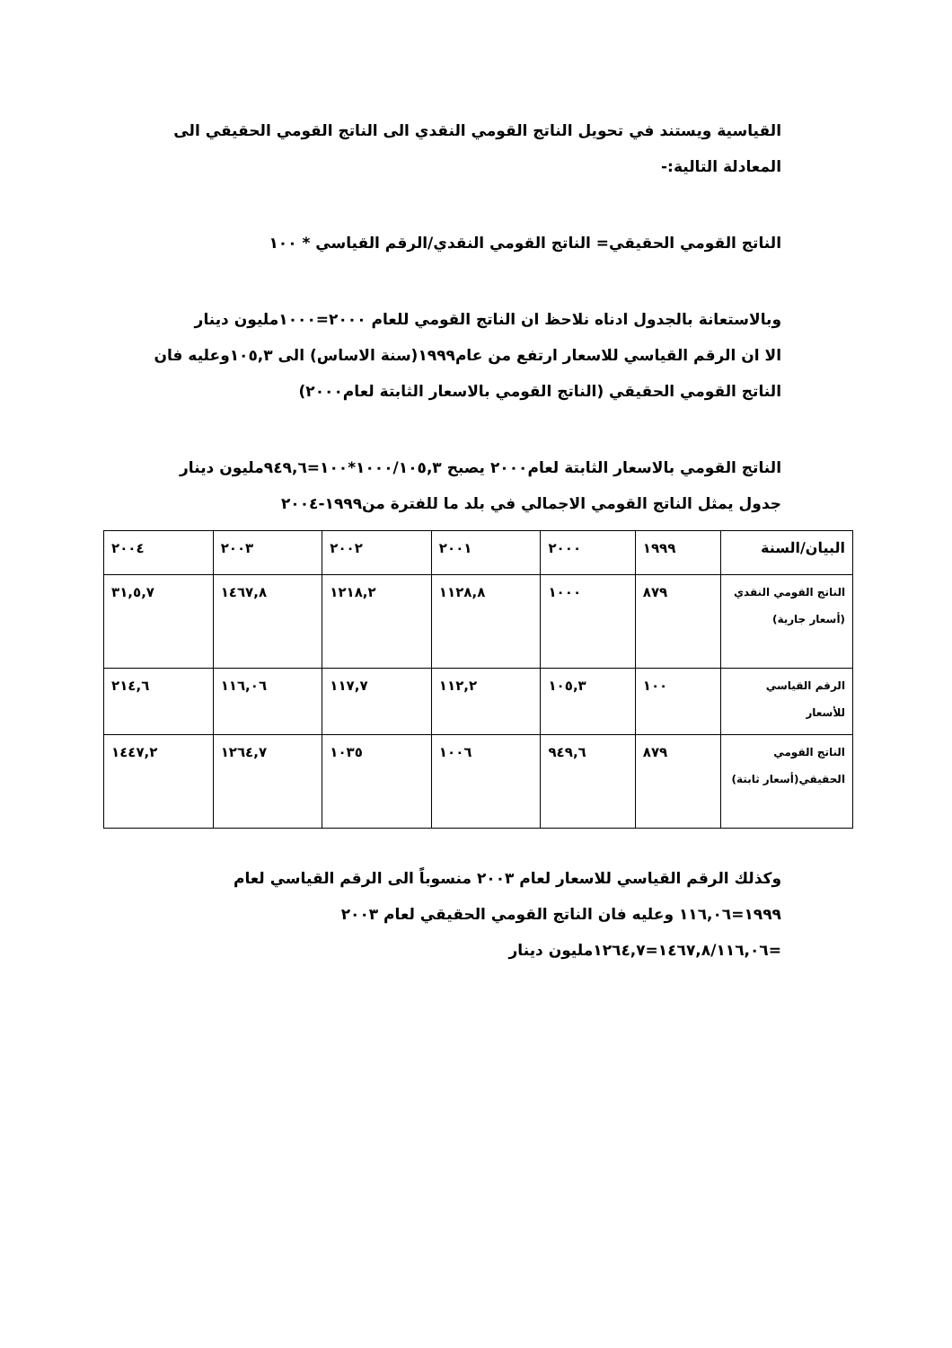القياسية ويستند في تحويل الناتج القومي النقدي الى الناتج القومي الحقيقي الى المعادلة التالية:-
الناتج القومي الحقيقي= الناتج القومي النقدي/الرقم القياسي * ١٠٠
وبالاستعانة بالجدول ادناه نلاحظ ان الناتج القومي للعام ٢٠٠٠=١٠٠٠مليون دينار
الا ان الرقم القياسي للاسعار ارتفع من عام١٩٩٩(سنة الاساس) الى ١٠٥,٣وعليه فان الناتج القومي الحقيقي (الناتج القومي بالاسعار الثابتة لعام٢٠٠٠)
الناتج القومي بالاسعار الثابتة لعام٢٠٠٠ يصبح ١٠٠٠/١٠٥,٣*١٠٠=٩٤٩,٦مليون دينار
جدول يمثل الناتج القومي الاجمالي في بلد ما للفترة من١٩٩٩-٢٠٠٤
| البيان/السنة | ١٩٩٩ | ٢٠٠٠ | ٢٠٠١ | ٢٠٠٢ | ٢٠٠٣ | ٢٠٠٤ |
| الناتج القومي النقدي (أسعار جارية) | ٨٧٩ | ١٠٠٠ | ١١٢٨,٨ | ١٢١٨,٢ | ١٤٦٧,٨ | ٣١,٥,٧ |
| الرقم القياسي للأسعار | ١٠٠ | ١٠٥,٣ | ١١٢,٢ | ١١٧,٧ | ١١٦,٠٦ | ٢١٤,٦ |
| الناتج القومي الحقيقي(أسعار ثابتة) | ٨٧٩ | ٩٤٩,٦ | ١٠٠٦ | ١٠٣٥ | ١٢٦٤,٧ | ١٤٤٧,٢ |
وكذلك الرقم القياسي للاسعار لعام ٢٠٠٣ منسوباً الى الرقم القياسي لعام ١٩٩٩=١١٦,٠٦ وعليه فان الناتج القومي الحقيقي لعام ٢٠٠٣ =١٤٦٧,٨/١١٦,٠٦=١٢٦٤,٧مليون دينار